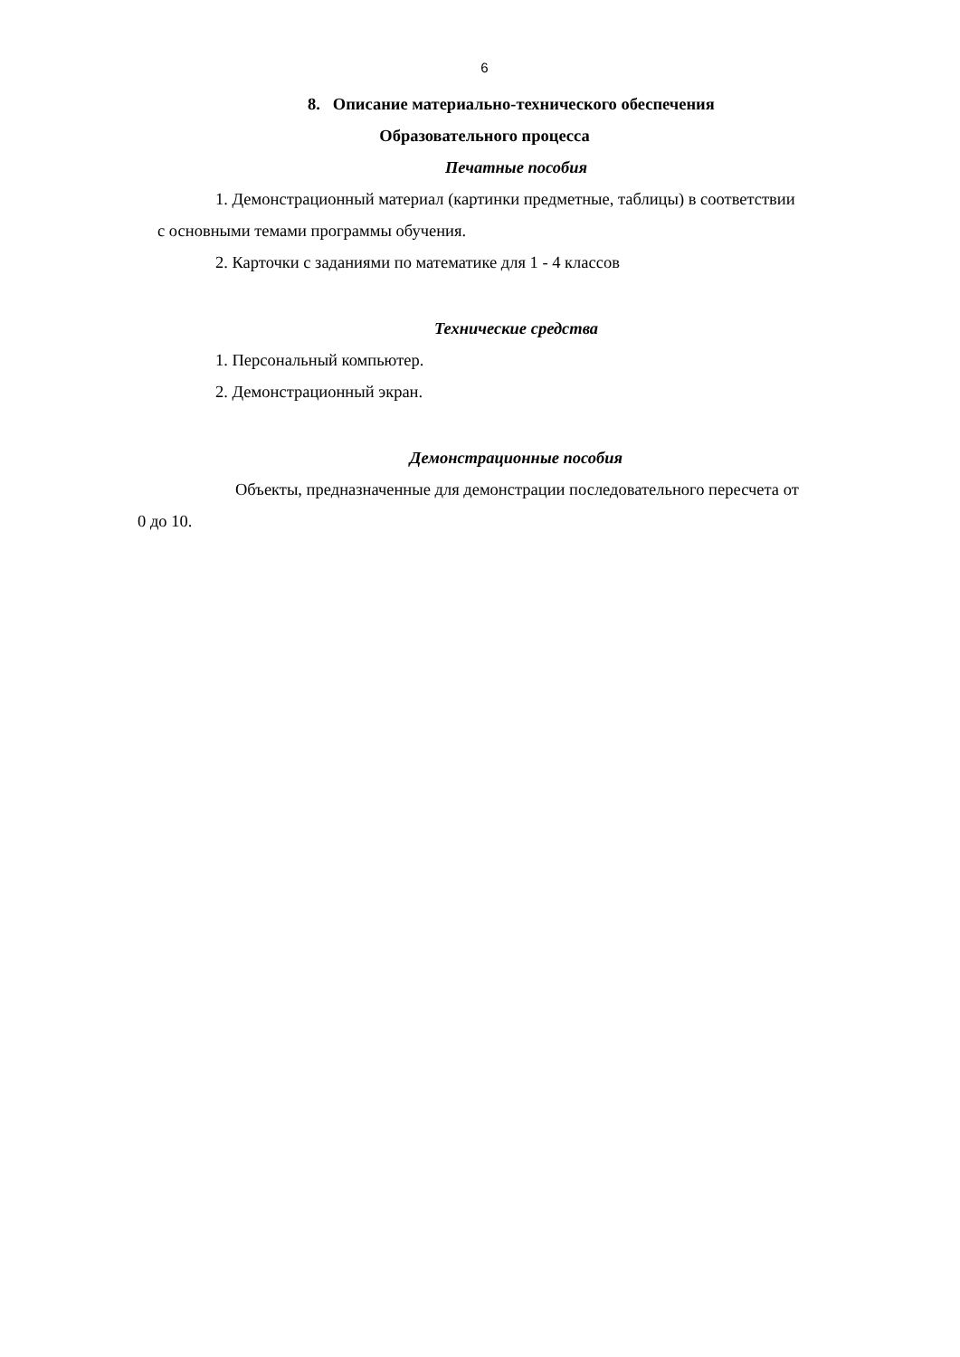6
8. Описание материально-технического обеспечения
Образовательного процесса
Печатные пособия
1. Демонстрационный материал (картинки предметные, таблицы) в соответствии
с основными темами программы обучения.
2. Карточки с заданиями по математике для 1 - 4 классов
Технические средства
1. Персональный компьютер.
2. Демонстрационный экран.
Демонстрационные пособия
Объекты, предназначенные для демонстрации последовательного пересчета от
0 до 10.